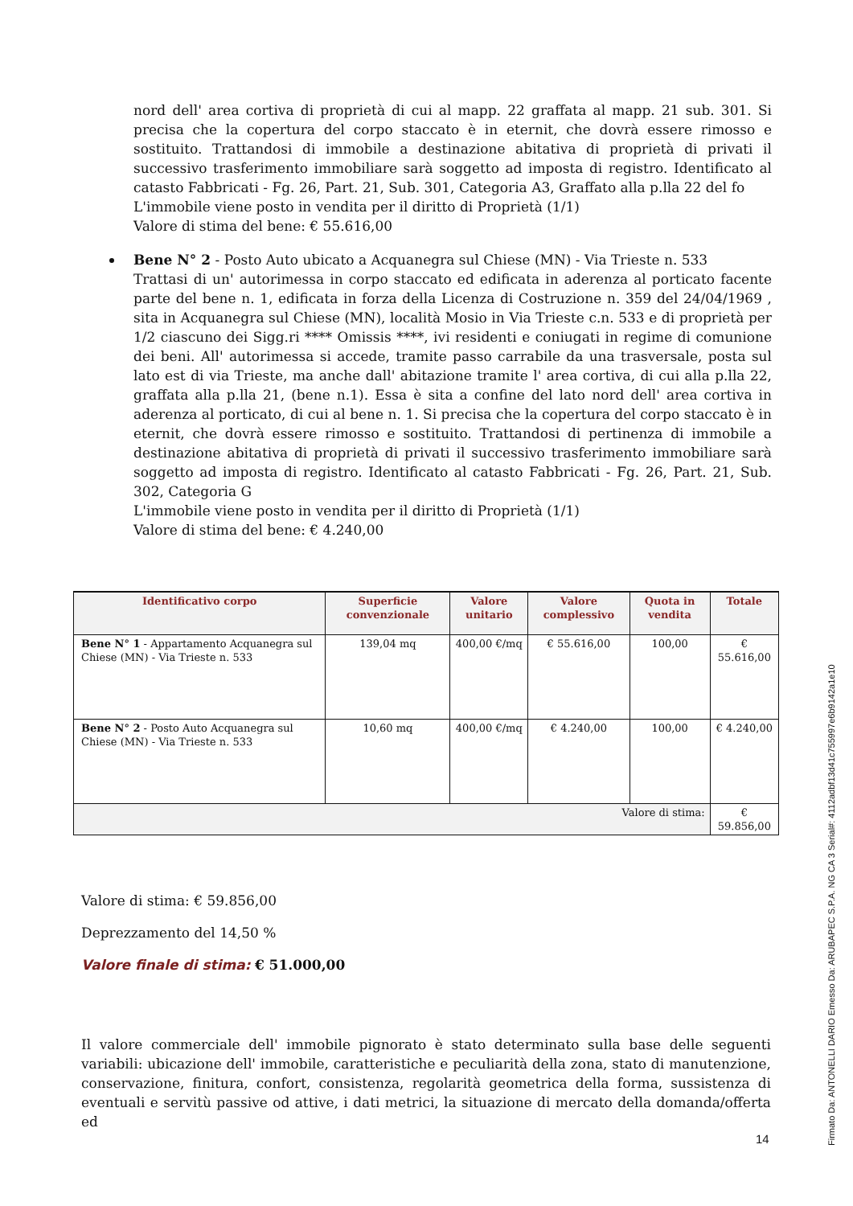nord dell' area cortiva di proprietà di cui al mapp. 22 graffata al mapp. 21 sub. 301. Si precisa che la copertura del corpo staccato è in eternit, che dovrà essere rimosso e sostituito. Trattandosi di immobile a destinazione abitativa di proprietà di privati il successivo trasferimento immobiliare sarà soggetto ad imposta di registro. Identificato al catasto Fabbricati - Fg. 26, Part. 21, Sub. 301, Categoria A3, Graffato alla p.lla 22 del fo
L'immobile viene posto in vendita per il diritto di Proprietà (1/1)
Valore di stima del bene: € 55.616,00
Bene N° 2 - Posto Auto ubicato a Acquanegra sul Chiese (MN) - Via Trieste n. 533
Trattasi di un' autorimessa in corpo staccato ed edificata in aderenza al porticato facente parte del bene n. 1, edificata in forza della Licenza di Costruzione n. 359 del 24/04/1969 , sita in Acquanegra sul Chiese (MN), località Mosio in Via Trieste c.n. 533 e di proprietà per 1/2 ciascuno dei Sigg.ri **** Omissis ****, ivi residenti e coniugati in regime di comunione dei beni. All' autorimessa si accede, tramite passo carrabile da una trasversale, posta sul lato est di via Trieste, ma anche dall' abitazione tramite l' area cortiva, di cui alla p.lla 22, graffata alla p.lla 21, (bene n.1). Essa è sita a confine del lato nord dell' area cortiva in aderenza al porticato, di cui al bene n. 1. Si precisa che la copertura del corpo staccato è in eternit, che dovrà essere rimosso e sostituito. Trattandosi di pertinenza di immobile a destinazione abitativa di proprietà di privati il successivo trasferimento immobiliare sarà soggetto ad imposta di registro. Identificato al catasto Fabbricati - Fg. 26, Part. 21, Sub. 302, Categoria G
L'immobile viene posto in vendita per il diritto di Proprietà (1/1)
Valore di stima del bene: € 4.240,00
| Identificativo corpo | Superficie convenzionale | Valore unitario | Valore complessivo | Quota in vendita | Totale |
| --- | --- | --- | --- | --- | --- |
| Bene N° 1 - Appartamento Acquanegra sul Chiese (MN) - Via Trieste n. 533 | 139,04 mq | 400,00 €/mq | € 55.616,00 | 100,00 | € 55.616,00 |
| Bene N° 2 - Posto Auto Acquanegra sul Chiese (MN) - Via Trieste n. 533 | 10,60 mq | 400,00 €/mq | € 4.240,00 | 100,00 | € 4.240,00 |
| Valore di stima: | | | | | € 59.856,00 |
Valore di stima: € 59.856,00
Deprezzamento del 14,50 %
Valore finale di stima: € 51.000,00
Il valore commerciale dell' immobile pignorato è stato determinato sulla base delle seguenti variabili: ubicazione dell' immobile, caratteristiche e peculiarità della zona, stato di manutenzione, conservazione, finitura, confort, consistenza, regolarità geometrica della forma, sussistenza di eventuali e servitù passive od attive, i dati metrici, la situazione di mercato della domanda/offerta ed
14
Firmato Da: ANTONELLI DARIO Emesso Da: ARUBAPEC S.P.A. NG CA 3 Serial#: 4112adbf13d41c755997e6b9142a1e10